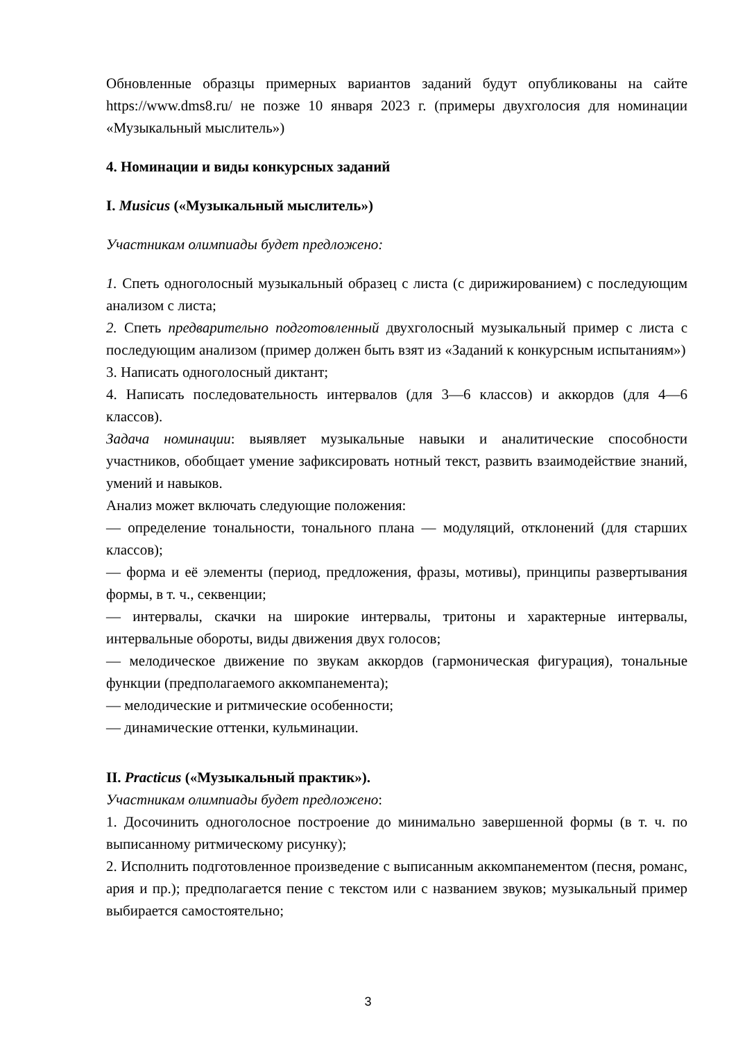Обновленные образцы примерных вариантов заданий будут опубликованы на сайте https://www.dms8.ru/ не позже 10 января 2023 г. (примеры двухголосия для номинации «Музыкальный мыслитель»)
4. Номинации и виды конкурсных заданий
I. Musicus («Музыкальный мыслитель»)
Участникам олимпиады будет предложено:
1. Спеть одноголосный музыкальный образец с листа (с дирижированием) с последующим анализом с листа;
2. Спеть предварительно подготовленный двухголосный музыкальный пример с листа с последующим анализом (пример должен быть взят из «Заданий к конкурсным испытаниям»)
3. Написать одноголосный диктант;
4. Написать последовательность интервалов (для 3—6 классов) и аккордов (для 4—6 классов).
Задача номинации: выявляет музыкальные навыки и аналитические способности участников, обобщает умение зафиксировать нотный текст, развить взаимодействие знаний, умений и навыков.
Анализ может включать следующие положения:
— определение тональности, тонального плана — модуляций, отклонений (для старших классов);
— форма и её элементы (период, предложения, фразы, мотивы), принципы развертывания формы, в т. ч., секвенции;
— интервалы, скачки на широкие интервалы, тритоны и характерные интервалы, интервальные обороты, виды движения двух голосов;
— мелодическое движение по звукам аккордов (гармоническая фигурация), тональные функции (предполагаемого аккомпанемента);
— мелодические и ритмические особенности;
— динамические оттенки, кульминации.
II. Practicus («Музыкальный практик»).
Участникам олимпиады будет предложено:
1. Досочинить одноголосное построение до минимально завершенной формы (в т. ч. по выписанному ритмическому рисунку);
2. Исполнить подготовленное произведение с выписанным аккомпанементом (песня, романс, ария и пр.); предполагается пение с текстом или с названием звуков; музыкальный пример выбирается самостоятельно;
3